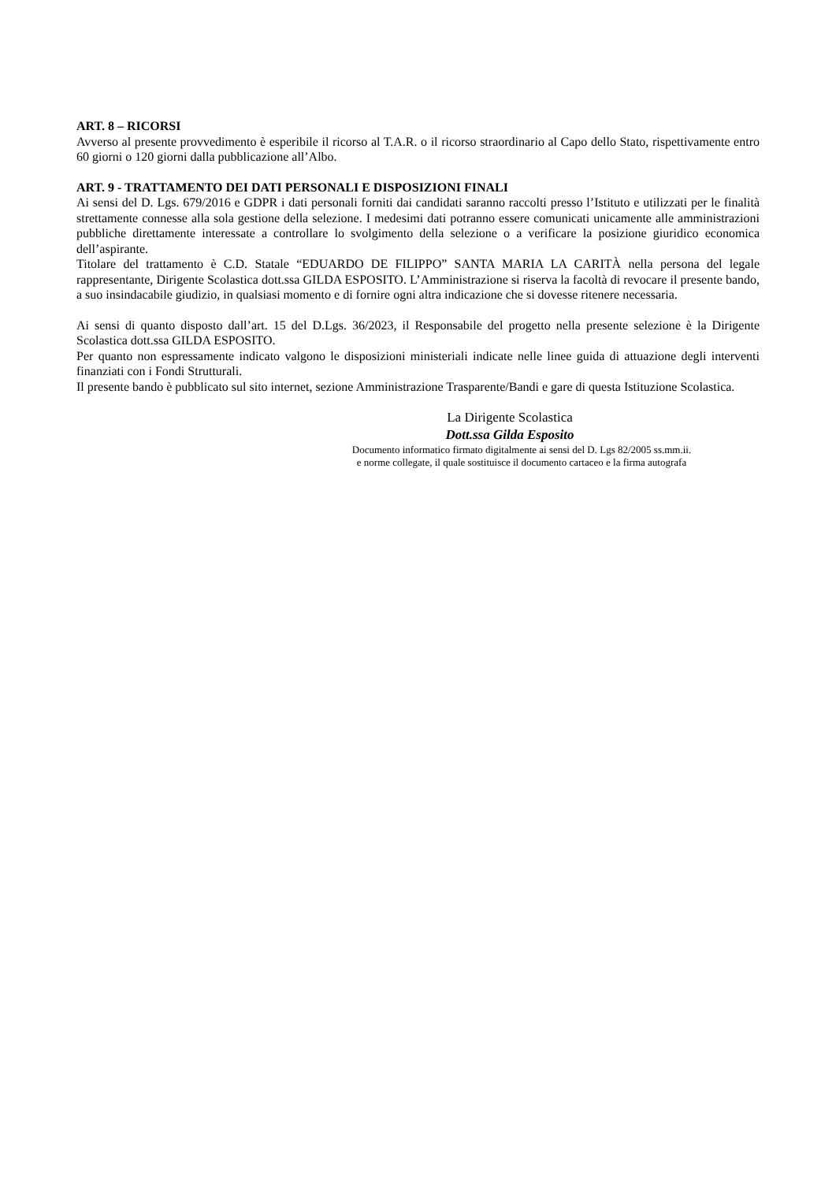ART. 8 – RICORSI
Avverso al presente provvedimento è esperibile il ricorso al T.A.R. o il ricorso straordinario al Capo dello Stato, rispettivamente entro 60 giorni o 120 giorni dalla pubblicazione all’Albo.
ART. 9 - TRATTAMENTO DEI DATI PERSONALI E DISPOSIZIONI FINALI
Ai sensi del D. Lgs. 679/2016 e GDPR i dati personali forniti dai candidati saranno raccolti presso l’Istituto e utilizzati per le finalità strettamente connesse alla sola gestione della selezione. I medesimi dati potranno essere comunicati unicamente alle amministrazioni pubbliche direttamente interessate a controllare lo svolgimento della selezione o a verificare la posizione giuridico economica dell’aspirante.
Titolare del trattamento è C.D. Statale “EDUARDO DE FILIPPO” SANTA MARIA LA CARITÀ nella persona del legale rappresentante, Dirigente Scolastica dott.ssa GILDA ESPOSITO. L’Amministrazione si riserva la facoltà di revocare il presente bando, a suo insindacabile giudizio, in qualsiasi momento e di fornire ogni altra indicazione che si dovesse ritenere necessaria.
Ai sensi di quanto disposto dall’art. 15 del D.Lgs. 36/2023, il Responsabile del progetto nella presente selezione è la Dirigente Scolastica dott.ssa GILDA ESPOSITO.
Per quanto non espressamente indicato valgono le disposizioni ministeriali indicate nelle linee guida di attuazione degli interventi finanziati con i Fondi Strutturali.
Il presente bando è pubblicato sul sito internet, sezione Amministrazione Trasparente/Bandi e gare di questa Istituzione Scolastica.
La Dirigente Scolastica
Dott.ssa Gilda Esposito
Documento informatico firmato digitalmente ai sensi del D. Lgs 82/2005 ss.mm.ii.
e norme collegate, il quale sostituisce il documento cartaceo e la firma autografa